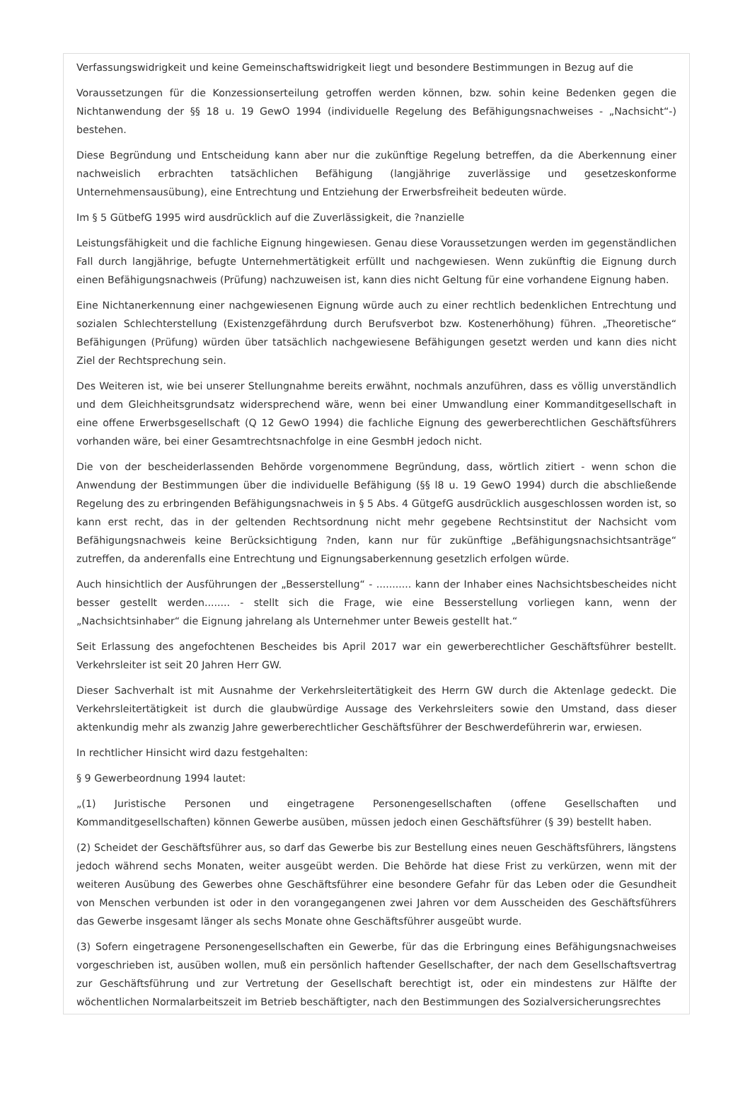Verfassungswidrigkeit und keine Gemeinschaftswidrigkeit liegt und besondere Bestimmungen in Bezug auf die
Voraussetzungen für die Konzessionserteilung getroffen werden können, bzw. sohin keine Bedenken gegen die Nichtanwendung der §§ 18 u. 19 GewO 1994 (individuelle Regelung des Befähigungsnachweises - „Nachsicht“-) bestehen.
Diese Begründung und Entscheidung kann aber nur die zukünftige Regelung betreffen, da die Aberkennung einer nachweislich erbrachten tatsächlichen Befähigung (langjährige zuverlässige und gesetzeskonforme Unternehmensausübung), eine Entrechtung und Entziehung der Erwerbsfreiheit bedeuten würde.
Im § 5 GütbefG 1995 wird ausdrücklich auf die Zuverlässigkeit, die ?nanzielle
Leistungsfähigkeit und die fachliche Eignung hingewiesen. Genau diese Voraussetzungen werden im gegenständlichen Fall durch langjährige, befugte Unternehmertätigkeit erfüllt und nachgewiesen. Wenn zukünftig die Eignung durch einen Befähigungsnachweis (Prüfung) nachzuweisen ist, kann dies nicht Geltung für eine vorhandene Eignung haben.
Eine Nichtanerkennung einer nachgewiesenen Eignung würde auch zu einer rechtlich bedenklichen Entrechtung und sozialen Schlechterstellung (Existenzgefährdung durch Berufsverbot bzw. Kostenerhöhung) führen. „Theoretische“ Befähigungen (Prüfung) würden über tatsächlich nachgewiesene Befähigungen gesetzt werden und kann dies nicht Ziel der Rechtsprechung sein.
Des Weiteren ist, wie bei unserer Stellungnahme bereits erwähnt, nochmals anzuführen, dass es völlig unverständlich und dem Gleichheitsgrundsatz widersprechend wäre, wenn bei einer Umwandlung einer Kommanditgesellschaft in eine offene Erwerbsgesellschaft (Q 12 GewO 1994) die fachliche Eignung des gewerberechtlichen Geschäftsführers vorhanden wäre, bei einer Gesamtrechtsnachfolge in eine GesmbH jedoch nicht.
Die von der bescheiderlassenden Behörde vorgenommene Begründung, dass, wörtlich zitiert - wenn schon die Anwendung der Bestimmungen über die individuelle Befähigung (§§ l8 u. 19 GewO 1994) durch die abschließende Regelung des zu erbringenden Befähigungsnachweis in § 5 Abs. 4 GütgefG ausdrücklich ausgeschlossen worden ist, so kann erst recht, das in der geltenden Rechtsordnung nicht mehr gegebene Rechtsinstitut der Nachsicht vom Befähigungsnachweis keine Berücksichtigung ?nden, kann nur für zukünftige „Befähigungsnachsichtsanträge“ zutreffen, da anderenfalls eine Entrechtung und Eignungsaberkennung gesetzlich erfolgen würde.
Auch hinsichtlich der Ausführungen der „Besserstellung“ - ........... kann der Inhaber eines Nachsichtsbescheides nicht besser gestellt werden........ - stellt sich die Frage, wie eine Besserstellung vorliegen kann, wenn der „Nachsichtsinhaber“ die Eignung jahrelang als Unternehmer unter Beweis gestellt hat.“
Seit Erlassung des angefochtenen Bescheides bis April 2017 war ein gewerberechtlicher Geschäftsführer bestellt. Verkehrsleiter ist seit 20 Jahren Herr GW.
Dieser Sachverhalt ist mit Ausnahme der Verkehrsleitertätigkeit des Herrn GW durch die Aktenlage gedeckt. Die Verkehrsleitertätigkeit ist durch die glaubwürdige Aussage des Verkehrsleiters sowie den Umstand, dass dieser aktenkundig mehr als zwanzig Jahre gewerberechtlicher Geschäftsführer der Beschwerdeführerin war, erwiesen.
In rechtlicher Hinsicht wird dazu festgehalten:
§ 9 Gewerbeordnung 1994 lautet:
„(1) Juristische Personen und eingetragene Personengesellschaften (offene Gesellschaften und Kommanditgesellschaften) können Gewerbe ausüben, müssen jedoch einen Geschäftsführer (§ 39) bestellt haben.
(2) Scheidet der Geschäftsführer aus, so darf das Gewerbe bis zur Bestellung eines neuen Geschäftsführers, längstens jedoch während sechs Monaten, weiter ausgeübt werden. Die Behörde hat diese Frist zu verkürzen, wenn mit der weiteren Ausübung des Gewerbes ohne Geschäftsführer eine besondere Gefahr für das Leben oder die Gesundheit von Menschen verbunden ist oder in den vorangegangenen zwei Jahren vor dem Ausscheiden des Geschäftsführers das Gewerbe insgesamt länger als sechs Monate ohne Geschäftsführer ausgeübt wurde.
(3) Sofern eingetragene Personengesellschaften ein Gewerbe, für das die Erbringung eines Befähigungsnachweises vorgeschrieben ist, ausüben wollen, muß ein persönlich haftender Gesellschafter, der nach dem Gesellschaftsvertrag zur Geschäftsführung und zur Vertretung der Gesellschaft berechtigt ist, oder ein mindestens zur Hälfte der wöchentlichen Normalarbeitszeit im Betrieb beschäftigter, nach den Bestimmungen des Sozialversicherungsrechtes